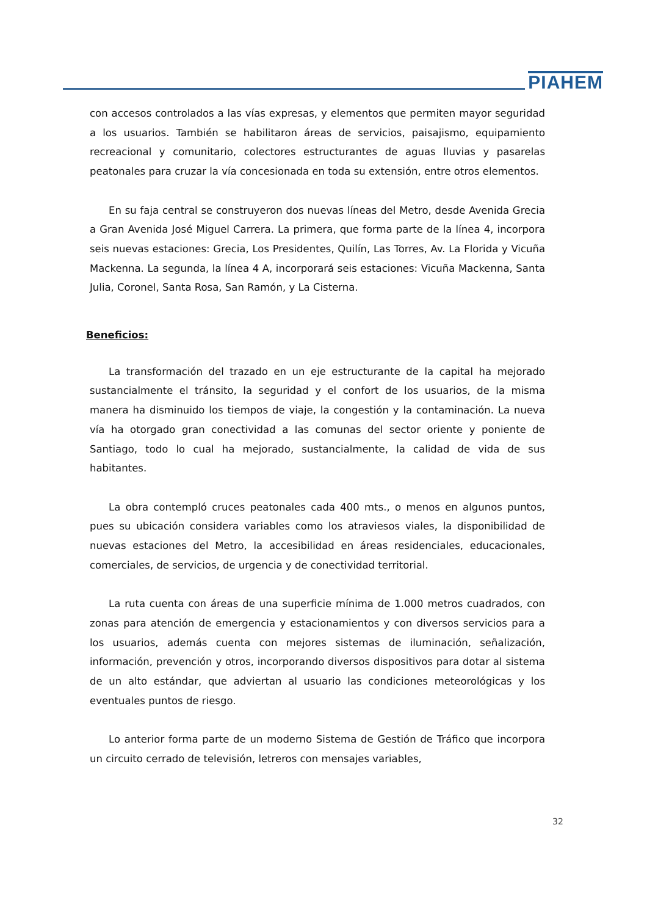PIAHEM
con accesos controlados a las vías expresas, y elementos que permiten mayor seguridad a los usuarios. También se habilitaron áreas de servicios, paisajismo, equipamiento recreacional y comunitario, colectores estructurantes de aguas lluvias y pasarelas peatonales para cruzar la vía concesionada en toda su extensión, entre otros elementos.
En su faja central se construyeron dos nuevas líneas del Metro, desde Avenida Grecia a Gran Avenida José Miguel Carrera. La primera, que forma parte de la línea 4, incorpora seis nuevas estaciones: Grecia, Los Presidentes, Quilín, Las Torres, Av. La Florida y Vicuña Mackenna. La segunda, la línea 4 A, incorporará seis estaciones: Vicuña Mackenna, Santa Julia, Coronel, Santa Rosa, San Ramón, y La Cisterna.
Beneficios:
La transformación del trazado en un eje estructurante de la capital ha mejorado sustancialmente el tránsito, la seguridad y el confort de los usuarios, de la misma manera ha disminuido los tiempos de viaje, la congestión y la contaminación. La nueva vía ha otorgado gran conectividad a las comunas del sector oriente y poniente de Santiago, todo lo cual ha mejorado, sustancialmente, la calidad de vida de sus habitantes.
La obra contempló cruces peatonales cada 400 mts., o menos en algunos puntos, pues su ubicación considera variables como los atraviesos viales, la disponibilidad de nuevas estaciones del Metro, la accesibilidad en áreas residenciales, educacionales, comerciales, de servicios, de urgencia y de conectividad territorial.
La ruta cuenta con áreas de una superficie mínima de 1.000 metros cuadrados, con zonas para atención de emergencia y estacionamientos y con diversos servicios para a los usuarios, además cuenta con mejores sistemas de iluminación, señalización, información, prevención y otros, incorporando diversos dispositivos para dotar al sistema de un alto estándar, que adviertan al usuario las condiciones meteorológicas y los eventuales puntos de riesgo.
Lo anterior forma parte de un moderno Sistema de Gestión de Tráfico que incorpora un circuito cerrado de televisión, letreros con mensajes variables,
32